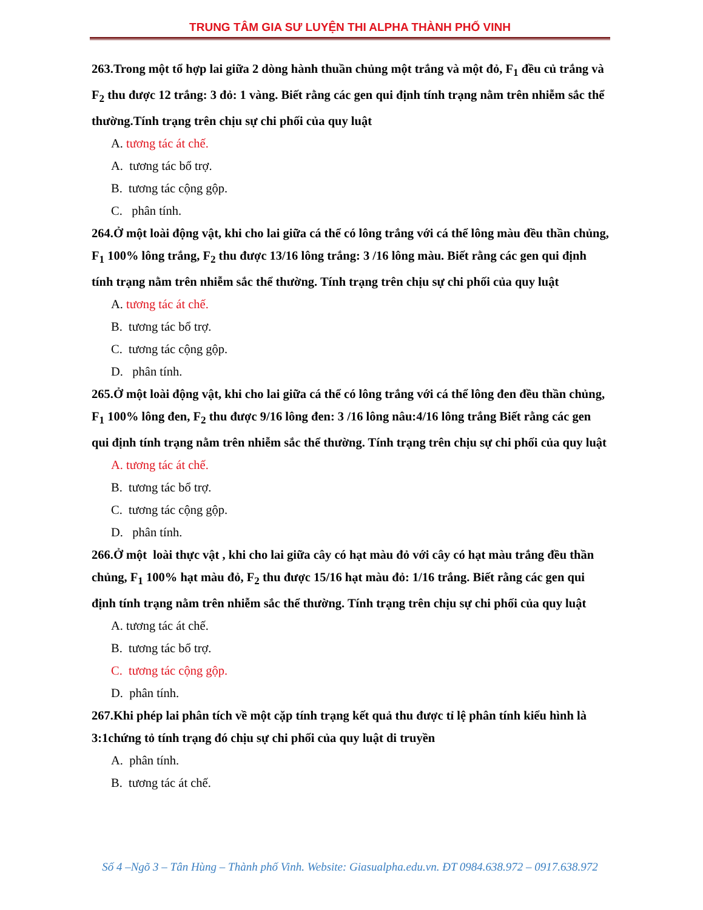TRUNG TÂM GIA SƯ LUYỆN THI ALPHA THÀNH PHỐ VINH
263.Trong một tổ hợp lai giữa 2 dòng hành thuần chủng một trắng và một đỏ, F<sub>1</sub> đều củ trắng và F<sub>2</sub> thu được 12 trắng: 3 đỏ: 1 vàng. Biết rằng các gen qui định tính trạng nằm trên nhiễm sắc thể thường.Tính trạng trên chịu sự chi phối của quy luật
A. tương tác át chế.
A. tương tác bổ trợ.
B. tương tác cộng gộp.
C. phân tính.
264.Ở một loài động vật, khi cho lai giữa cá thể có lông trắng với cá thể lông màu đều thần chủng, F<sub>1</sub> 100% lông trắng, F<sub>2</sub> thu được 13/16 lông trắng: 3 /16 lông màu. Biết rằng các gen qui định tính trạng nằm trên nhiễm sắc thể thường. Tính trạng trên chịu sự chi phối của quy luật
A. tương tác át chế.
B. tương tác bổ trợ.
C. tương tác cộng gộp.
D. phân tính.
265.Ở một loài động vật, khi cho lai giữa cá thể có lông trắng với cá thể lông đen đều thần chủng, F<sub>1</sub> 100% lông đen, F<sub>2</sub> thu được 9/16 lông đen: 3 /16 lông nâu:4/16 lông trắng Biết rằng các gen qui định tính trạng nằm trên nhiễm sắc thể thường. Tính trạng trên chịu sự chi phối của quy luật
A. tương tác át chế.
B. tương tác bổ trợ.
C. tương tác cộng gộp.
D. phân tính.
266.Ở một loài thực vật , khi cho lai giữa cây có hạt màu đỏ với cây có hạt màu trắng đều thần chủng, F<sub>1</sub> 100% hạt màu đỏ, F<sub>2</sub> thu được 15/16 hạt màu đỏ: 1/16 trắng. Biết rằng các gen qui định tính trạng nằm trên nhiễm sắc thể thường. Tính trạng trên chịu sự chi phối của quy luật
A. tương tác át chế.
B. tương tác bổ trợ.
C. tương tác cộng gộp.
D. phân tính.
267.Khi phép lai phân tích về một cặp tính trạng kết quả thu được tỉ lệ phân tính kiểu hình là 3:1chứng tỏ tính trạng đó chịu sự chi phối của quy luật di truyền
A. phân tính.
B. tương tác át chế.
Số 4 –Ngõ 3 – Tân Hùng – Thành phố Vinh. Website: Giasualpha.edu.vn. ĐT 0984.638.972 – 0917.638.972